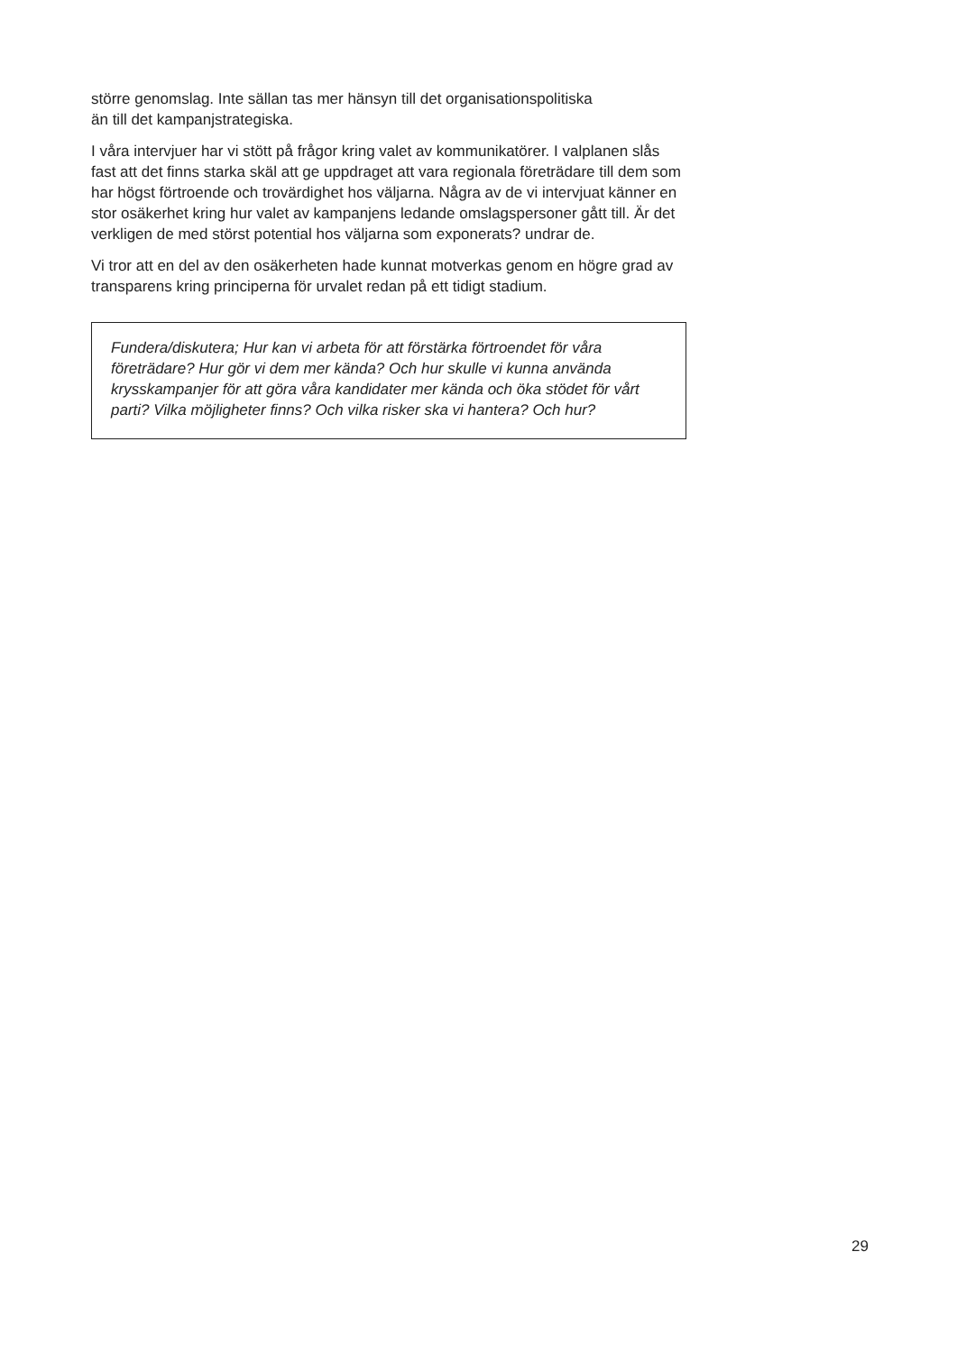större genomslag. Inte sällan tas mer hänsyn till det organisationspolitiska
än till det kampanjstrategiska.
I våra intervjuer har vi stött på frågor kring valet av kommunikatörer. I valplanen slås fast att det finns starka skäl att ge uppdraget att vara regionala företrädare till dem som har högst förtroende och trovärdighet hos väljarna. Några av de vi intervjuat känner en stor osäkerhet kring hur valet av kampanjens ledande omslagspersoner gått till. Är det verkligen de med störst potential hos väljarna som exponerats? undrar de.
Vi tror att en del av den osäkerheten hade kunnat motverkas genom en högre grad av transparens kring principerna för urvalet redan på ett tidigt stadium.
Fundera/diskutera; Hur kan vi arbeta för att förstärka förtroendet för våra företrädare? Hur gör vi dem mer kända? Och hur skulle vi kunna använda krysskampanjer för att göra våra kandidater mer kända och öka stödet för vårt parti? Vilka möjligheter finns? Och vilka risker ska vi hantera? Och hur?
29